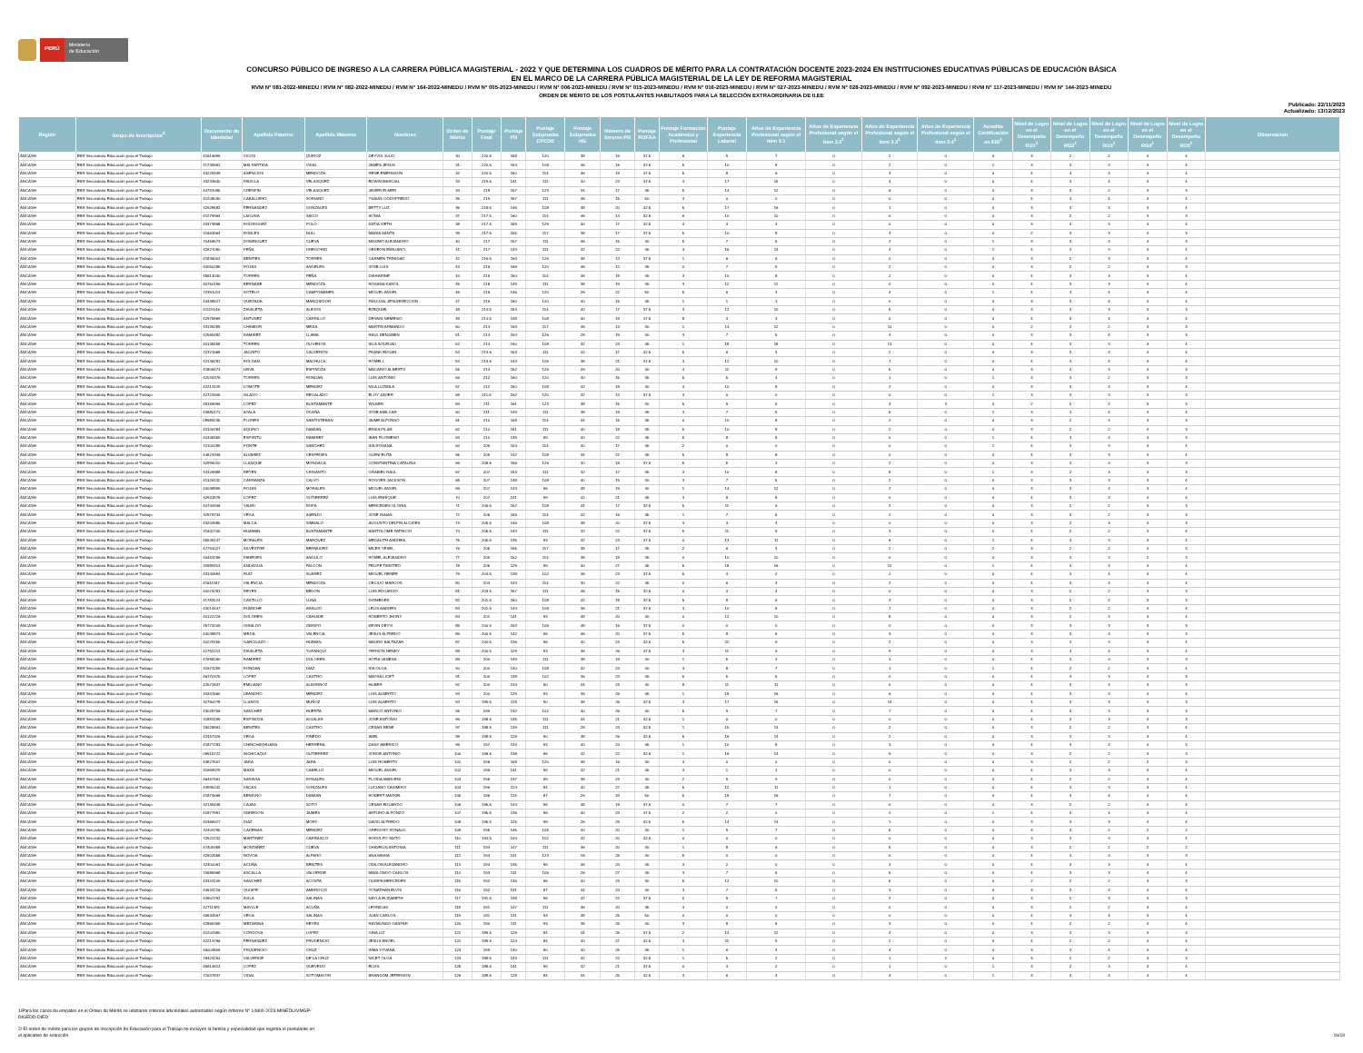PERÚ
Ministerio
de Educación
CONCURSO PÚBLICO DE INGRESO A LA CARRERA PÚBLICA MAGISTERIAL - 2022 Y QUE DETERMINA LOS CUADROS DE MÉRITO PARA LA CONTRATACIÓN DOCENTE 2023-2024 EN INSTITUCIONES EDUCATIVAS PÚBLICAS DE EDUCACIÓN BÁSICA
EN EL MARCO DE LA CARRERA PÚBLICA MAGISTERIAL DE LA LEY DE REFORMA MAGISTERIAL
RVM N° 081-2022-MINEDU / RVM N° 082-2022-MINEDU / RVM N° 164-2022-MINEDU / RVM N° 005-2023-MINEDU / RVM N° 006-2023-MINEDU / RVM N° 015-2023-MINEDU / RVM N° 016-2023-MINEDU / RVM N° 027-2023-MINEDU / RVM N° 028-2023-MINEDU / RVM N° 092-2023-MINEDU / RVM N° 117-2023-MINEDU / RVM N° 144-2023-MINEDU
ORDEN DE MÉRITO DE LOS POSTULANTES HABILITADOS PARA LA SELECCIÓN EXTRAORDINARIA DE II.EE
Publicado: 22/11/2023
Actualizado: 13/12/2023
| Región | Grupo de Inscripción<sup>2</sup> | Documento de Identidad | Apellido Paterno | Apellido Materno | Nombres | Orden de Mérito | Puntaje Final | Puntaje PN | Puntaje Subprueba CPCDE | Puntaje Subprueba HG | Número de Errores PN | Puntaje ROFAA | Puntaje Formación Académica y Profesional | Puntaje Experiencia Laboral | Años de Experiencia Profesional según el ítem 3.1 | Años de Experiencia Profesional según el ítem 3.2<sup>1</sup> | Años de Experiencia Profesional según el ítem 3.3<sup>1</sup> | Años de Experiencia Profesional según el ítem 3.4<sup>1</sup> | Acredita Certificación en EIB<sup>1</sup> | Nivel de Logro en el Desempeño RO1<sup>1</sup> | Nivel de Logro en el Desempeño RO2<sup>1</sup> | Nivel de Logro en el Desempeño RO3<sup>1</sup> | Nivel de Logro en el Desempeño RO4<sup>1</sup> | Nivel de Logro en el Desempeño RO5<sup>1</sup> | Observación |
| --- | --- | --- | --- | --- | --- | --- | --- | --- | --- | --- | --- | --- | --- | --- | --- | --- | --- | --- | --- | --- | --- | --- | --- | --- | --- |
| ÁNCASH | EBR Secundaria Educación para el Trabajo | 41616699 | VICOS | QUIROZ | DEYVIS JULIO | 30 | 220.5 | 158 | 120 | 38 | 16 | 37.5 | 6 | 9 | 7 | 0 | 2 | 0 | 0 | 3 | 2 | 2 | 4 | 4 | |
| ÁNCASH | EBR Secundaria Educación para el Trabajo | 41736961 | MALPARTIDA | VIDAL | JAMES JESUS | 31 | 220.5 | 154 | 108 | 46 | 16 | 42.5 | 5 | 10 | 8 | 0 | 2 | 0 | 1 | 3 | 3 | 3 | 4 | 4 | |
| ÁNCASH | EBR Secundaria Educación para el Trabajo | 43229349 | ASENCIOS | MENDOZA | RENE EMERSSON | 32 | 220.5 | 150 | 114 | 36 | 19 | 47.5 | 5 | 8 | 6 | 0 | 3 | 0 | 0 | 4 | 4 | 3 | 4 | 4 | |
| ÁNCASH | EBR Secundaria Educación para el Trabajo | 33243640 | PADILLA | VELASQUEZ | EDWIN MARCIAL | 33 | 219.5 | 141 | 111 | 30 | 23 | 47.5 | 4 | 17 | 15 | 0 | 4 | 0 | 0 | 4 | 3 | 4 | 4 | 4 | |
| ÁNCASH | EBR Secundaria Educación para el Trabajo | 44791095 | CRESPIN | VELASQUEZ | JAVIER ELMER | 34 | 219 | 157 | 123 | 34 | 17 | 35 | 5 | 14 | 12 | 0 | 6 | 0 | 0 | 3 | 3 | 2 | 3 | 3 | |
| ÁNCASH | EBR Secundaria Educación para el Trabajo | 41208030 | CABALLERO | SORIANO | YSAIAS GODOFREDO | 35 | 219 | 157 | 111 | 46 | 15 | 50 | 3 | 0 | 0 | 0 | 0 | 0 | 0 | 4 | 4 | 4 | 4 | 4 | |
| ÁNCASH | EBR Secundaria Educación para el Trabajo | 32928582 | FERNANDEZ | GONZALES | BETTY LUZ | 36 | 218.5 | 146 | 108 | 38 | 20 | 42.5 | 5 | 17 | 16 | 0 | 1 | 0 | 0 | 3 | 3 | 3 | 4 | 4 | |
| ÁNCASH | EBR Secundaria Educación para el Trabajo | 41279964 | LAGUNA | SAICO | SONIA | 37 | 217.5 | 160 | 114 | 46 | 14 | 32.5 | 6 | 10 | 10 | 0 | 0 | 0 | 0 | 3 | 2 | 2 | 3 | 3 | |
| ÁNCASH | EBR Secundaria Educación para el Trabajo | 43373868 | RODRIGUEZ | POLO | KATIA IVETH | 38 | 217.5 | 159 | 129 | 30 | 17 | 42.5 | 3 | 3 | 3 | 0 | 0 | 0 | 0 | 3 | 3 | 3 | 4 | 4 | |
| ÁNCASH | EBR Secundaria Educación para el Trabajo | 31663964 | ROBLES | NULL | MARIA SANTA | 39 | 217.5 | 155 | 117 | 38 | 17 | 37.5 | 5 | 10 | 8 | 0 | 4 | 0 | 0 | 2 | 3 | 3 | 4 | 3 | |
| ÁNCASH | EBR Secundaria Educación para el Trabajo | 70456573 | DOMINGUEZ | CUEVA | MAXIMO ALEJANDRO | 40 | 217 | 157 | 111 | 46 | 15 | 40 | 5 | 7 | 5 | 0 | 2 | 0 | 1 | 3 | 3 | 3 | 4 | 3 | |
| ÁNCASH | EBR Secundaria Educación para el Trabajo | 31827090 | PEÑA | GREGORIO | GEDEON EMILIANO | 41 | 217 | 143 | 111 | 32 | 22 | 45 | 3 | 16 | 14 | 0 | 4 | 0 | 1 | 4 | 3 | 3 | 4 | 4 | |
| ÁNCASH | EBR Secundaria Educación para el Trabajo | 41836003 | BENITES | TORRES | CARMEN TRINIDAD | 42 | 216.5 | 164 | 126 | 38 | 14 | 37.5 | 1 | 6 | 6 | 0 | 0 | 0 | 0 | 3 | 2 | 3 | 3 | 4 | |
| ÁNCASH | EBR Secundaria Educación para el Trabajo | 44050285 | ROJAS | ANGELES | JOSE LUIS | 43 | 216 | 166 | 120 | 46 | 12 | 35 | 0 | 7 | 5 | 0 | 2 | 0 | 0 | 3 | 2 | 2 | 4 | 3 | |
| ÁNCASH | EBR Secundaria Educación para el Trabajo | 45513030 | TORRES | PEÑA | DIKHARINE | 44 | 216 | 150 | 114 | 36 | 19 | 45 | 3 | 10 | 8 | 0 | 2 | 0 | 0 | 4 | 3 | 3 | 4 | 4 | |
| ÁNCASH | EBR Secundaria Educación para el Trabajo | 40750196 | BERNABE | MENDOZA | ROXANA KAROL | 45 | 216 | 149 | 111 | 38 | 19 | 45 | 3 | 12 | 12 | 0 | 0 | 0 | 0 | 4 | 3 | 3 | 4 | 4 | |
| ÁNCASH | EBR Secundaria Educación para el Trabajo | 72391013 | SOTELO | CAMPOMANES | MIGUEL ANGEL | 46 | 216 | 146 | 120 | 26 | 22 | 50 | 5 | 6 | 4 | 0 | 4 | 0 | 1 | 4 | 4 | 4 | 4 | 4 | |
| ÁNCASH | EBR Secundaria Educación para el Trabajo | 44438527 | QUEZADA | MANCISIDOR | PASCUAL JESURRECCION | 47 | 215 | 160 | 120 | 40 | 15 | 45 | 1 | 1 | 1 | 0 | 0 | 0 | 0 | 3 | 3 | 4 | 4 | 4 | |
| ÁNCASH | EBR Secundaria Educación para el Trabajo | 41119146 | ZAVALETA | ALEJOS | EZEQUIEL | 48 | 214.5 | 154 | 114 | 40 | 17 | 37.5 | 3 | 12 | 10 | 0 | 5 | 0 | 0 | 3 | 3 | 3 | 3 | 3 | |
| ÁNCASH | EBR Secundaria Educación para el Trabajo | 42975869 | ANTUNEZ | CARRILLO | DENNIS NEMESIO | 49 | 214.5 | 148 | 108 | 40 | 19 | 47.5 | 8 | 3 | 3 | 0 | 0 | 0 | 0 | 4 | 3 | 4 | 4 | 4 | |
| ÁNCASH | EBR Secundaria Educación para el Trabajo | 43136289 | CHIMBOR | MEJIA | MARTIN ARMANDO | 50 | 214 | 163 | 117 | 46 | 13 | 30 | 1 | 14 | 12 | 0 | 10 | 0 | 0 | 2 | 2 | 2 | 3 | 3 | |
| ÁNCASH | EBR Secundaria Educación para el Trabajo | 42565482 | RAMIREZ | LLAMA | RAUL BENJAMIN | 51 | 214 | 154 | 126 | 28 | 19 | 40 | 3 | 7 | 5 | 0 | 4 | 0 | 0 | 3 | 3 | 4 | 3 | 3 | |
| ÁNCASH | EBR Secundaria Educación para el Trabajo | 40148458 | TORRES | OLIVEROS | SILA SOLEDAD | 52 | 214 | 140 | 108 | 32 | 23 | 45 | 1 | 18 | 18 | 0 | 11 | 0 | 0 | 4 | 3 | 3 | 4 | 4 | |
| ÁNCASH | EBR Secundaria Educación para el Trabajo | 72321668 | JACINTO | CALDERON | FRANK EDGAR | 53 | 213.5 | 153 | 111 | 42 | 17 | 42.5 | 5 | 6 | 4 | 0 | 2 | 0 | 0 | 3 | 3 | 3 | 4 | 4 | |
| ÁNCASH | EBR Secundaria Educación para el Trabajo | 42146281 | ROLDAN | MACHUCA | ROMELL | 54 | 213.5 | 143 | 105 | 38 | 21 | 47.5 | 3 | 12 | 10 | 0 | 7 | 0 | 0 | 4 | 3 | 4 | 4 | 4 | |
| ÁNCASH | EBR Secundaria Educación para el Trabajo | 41806473 | LEIVA | ESPINOZA | MACARIO ALBERTO | 55 | 213 | 152 | 126 | 26 | 20 | 40 | 3 | 11 | 9 | 0 | 5 | 0 | 0 | 3 | 3 | 3 | 4 | 3 | |
| ÁNCASH | EBR Secundaria Educación para el Trabajo | 42034376 | TORRES | RONDAN | LUIS ANTONIO | 56 | 212 | 160 | 120 | 40 | 15 | 35 | 5 | 5 | 4 | 0 | 1 | 0 | 1 | 3 | 3 | 2 | 3 | 3 | |
| ÁNCASH | EBR Secundaria Educación para el Trabajo | 42213129 | LOMOTE | MENDEZ | NILA LUZMILA | 57 | 212 | 150 | 108 | 42 | 18 | 40 | 4 | 10 | 8 | 0 | 2 | 0 | 0 | 3 | 3 | 3 | 3 | 4 | |
| ÁNCASH | EBR Secundaria Educación para el Trabajo | 42722605 | ISLADO | REGALADO | ELOY JAVIER | 58 | 211.5 | 162 | 120 | 42 | 14 | 37.5 | 3 | 0 | 0 | 0 | 0 | 0 | 1 | 3 | 3 | 3 | 3 | 3 | |
| ÁNCASH | EBR Secundaria Educación para el Trabajo | 48155996 | LOPEZ | BUSTAMANTE | WILBER | 59 | 211 | 161 | 123 | 38 | 15 | 30 | 5 | 9 | 5 | 0 | 4 | 3 | 0 | 2 | 2 | 2 | 3 | 3 | |
| ÁNCASH | EBR Secundaria Educación para el Trabajo | 43680171 | AYALA | OCAÑA | JOSE AMILCAR | 60 | 211 | 149 | 111 | 38 | 19 | 45 | 3 | 7 | 5 | 0 | 5 | 0 | 1 | 3 | 4 | 4 | 3 | 4 | |
| ÁNCASH | EBR Secundaria Educación para el Trabajo | 09989235 | FLORES | SANTISTEBAN | JAIME ALFONSO | 61 | 210 | 158 | 114 | 44 | 15 | 35 | 0 | 10 | 8 | 0 | 2 | 0 | 0 | 3 | 2 | 3 | 3 | 3 | |
| ÁNCASH | EBR Secundaria Educación para el Trabajo | 43105784 | AQUINO | DAMIAN | ERIKA PILAR | 62 | 210 | 151 | 111 | 40 | 18 | 35 | 5 | 10 | 8 | 0 | 2 | 0 | 0 | 3 | 2 | 2 | 4 | 3 | |
| ÁNCASH | EBR Secundaria Educación para el Trabajo | 40348459 | ESPIRITU | RAMIREZ | IBAN FILOMENO | 63 | 210 | 139 | 99 | 40 | 22 | 45 | 5 | 8 | 8 | 0 | 0 | 0 | 1 | 4 | 4 | 3 | 4 | 3 | |
| ÁNCASH | EBR Secundaria Educación para el Trabajo | 72100289 | PONTE | SANCHEZ | IDA ROXANA | 64 | 209 | 154 | 114 | 40 | 17 | 45 | 2 | 0 | 0 | 0 | 0 | 0 | 1 | 4 | 3 | 3 | 4 | 4 | |
| ÁNCASH | EBR Secundaria Educación para el Trabajo | 44623346 | ALVAREZ | CESPEDES | GLENI ELITA | 65 | 209 | 142 | 108 | 34 | 22 | 45 | 5 | 8 | 8 | 0 | 0 | 0 | 0 | 4 | 3 | 3 | 4 | 4 | |
| ÁNCASH | EBR Secundaria Educación para el Trabajo | 32999010 | LLANQUE | MONDACA | CONSTANTINA CATALINA | 66 | 208.5 | 156 | 126 | 30 | 18 | 37.5 | 5 | 5 | 3 | 0 | 2 | 0 | 0 | 3 | 3 | 3 | 3 | 3 | |
| ÁNCASH | EBR Secundaria Educación para el Trabajo | 44326988 | REYES | CRISANTO | GRABIEL RAUL | 67 | 207 | 153 | 111 | 42 | 17 | 35 | 3 | 10 | 8 | 0 | 8 | 0 | 1 | 3 | 2 | 3 | 3 | 3 | |
| ÁNCASH | EBR Secundaria Educación para el Trabajo | 41326132 | CARRANZA | CALVO | ROGGER JACKSON | 68 | 207 | 148 | 108 | 40 | 19 | 40 | 3 | 7 | 5 | 0 | 2 | 0 | 0 | 3 | 3 | 3 | 3 | 4 | |
| ÁNCASH | EBR Secundaria Educación para el Trabajo | 44048899 | ROJAS | MORALES | MIGUEL ANGEL | 69 | 207 | 144 | 96 | 48 | 19 | 40 | 1 | 14 | 12 | 0 | 2 | 0 | 0 | 3 | 3 | 3 | 3 | 4 | |
| ÁNCASH | EBR Secundaria Educación para el Trabajo | 32941878 | LOPEZ | GUTIERREZ | LUIS ENRIQUE | 70 | 207 | 141 | 99 | 42 | 21 | 45 | 3 | 8 | 8 | 0 | 0 | 0 | 0 | 4 | 3 | 3 | 4 | 4 | |
| ÁNCASH | EBR Secundaria Educación para el Trabajo | 40740946 | YAURI | ROPA | MERCEDES GLORIA | 71 | 206.5 | 152 | 108 | 44 | 17 | 32.5 | 5 | 11 | 9 | 0 | 2 | 0 | 0 | 3 | 2 | 2 | 4 | 3 | |
| ÁNCASH | EBR Secundaria Educación para el Trabajo | 32979734 | VEGA | ASENJO | JOSE ISAIAS | 72 | 206 | 156 | 114 | 42 | 16 | 35 | 1 | 7 | 5 | 0 | 2 | 0 | 0 | 3 | 3 | 2 | 3 | 3 | |
| ÁNCASH | EBR Secundaria Educación para el Trabajo | 43204985 | MALCA | SIMBALO | AUGUSTO DELFIN ALCIDES | 73 | 205.5 | 146 | 108 | 38 | 20 | 37.5 | 4 | 3 | 3 | 0 | 0 | 0 | 0 | 3 | 2 | 3 | 4 | 3 | |
| ÁNCASH | EBR Secundaria Educación para el Trabajo | 31642705 | HUAMAN | BUSTAMANTE | BARTOLOME PATRICIO | 74 | 205.5 | 143 | 111 | 32 | 22 | 37.5 | 5 | 11 | 9 | 0 | 3 | 0 | 0 | 4 | 2 | 2 | 3 | 4 | |
| ÁNCASH | EBR Secundaria Educación para el Trabajo | 45549147 | MORALES | MARQUEZ | MEDALITH ANDREA | 75 | 205.5 | 135 | 93 | 42 | 23 | 47.5 | 0 | 13 | 11 | 0 | 6 | 0 | 1 | 4 | 4 | 3 | 4 | 4 | |
| ÁNCASH | EBR Secundaria Educación para el Trabajo | 47791027 | SILVESTRE | BERMUDEZ | MILER YESEL | 76 | 205 | 155 | 117 | 38 | 17 | 35 | 2 | 6 | 4 | 0 | 2 | 0 | 1 | 3 | 2 | 2 | 4 | 3 | |
| ÁNCASH | EBR Secundaria Educación para el Trabajo | 40483256 | PAREDES | ANGULO | ROMEL ALEJANDRO | 77 | 205 | 152 | 114 | 38 | 18 | 35 | 0 | 10 | 10 | 0 | 0 | 0 | 0 | 3 | 3 | 3 | 2 | 3 | |
| ÁNCASH | EBR Secundaria Educación para el Trabajo | 31889313 | ANDAGUA | FALCON | FELIPE TIMOTEO | 78 | 205 | 129 | 99 | 30 | 27 | 45 | 5 | 18 | 16 | 0 | 12 | 0 | 1 | 4 | 3 | 3 | 4 | 4 | |
| ÁNCASH | EBR Secundaria Educación para el Trabajo | 43140594 | RUIZ | SUAREZ | MIGUEL RENEE | 79 | 204.5 | 138 | 102 | 36 | 23 | 47.5 | 5 | 4 | 2 | 0 | 2 | 0 | 0 | 4 | 3 | 4 | 4 | 4 | |
| ÁNCASH | EBR Secundaria Educación para el Trabajo | 41611187 | VALENCIA | MENDOZA | CECILIO MARCOS | 80 | 204 | 144 | 114 | 30 | 22 | 45 | 0 | 6 | 4 | 0 | 2 | 0 | 0 | 4 | 3 | 3 | 4 | 4 | |
| ÁNCASH | EBR Secundaria Educación para el Trabajo | 40074281 | REYES | BEDON | LUIS EDGARDO | 81 | 203.5 | 157 | 111 | 46 | 15 | 32.5 | 0 | 4 | 4 | 0 | 0 | 0 | 0 | 3 | 2 | 2 | 3 | 3 | |
| ÁNCASH | EBR Secundaria Educación para el Trabajo | 41783124 | CASTILLO | LUNA | DIOMEDES | 82 | 201.5 | 150 | 108 | 42 | 18 | 32.5 | 5 | 8 | 6 | 0 | 3 | 0 | 0 | 3 | 2 | 2 | 3 | 3 | |
| ÁNCASH | EBR Secundaria Educación para el Trabajo | 43014447 | RUMICHE | ARAUJO | LELIS ANDRES | 83 | 201.5 | 144 | 108 | 36 | 21 | 37.5 | 3 | 10 | 8 | 0 | 7 | 0 | 0 | 3 | 2 | 2 | 4 | 4 | |
| ÁNCASH | EBR Secundaria Educación para el Trabajo | 40122226 | DOLORES | CAHUIDE | ROBERTO JHONY | 84 | 201 | 141 | 93 | 48 | 20 | 40 | 0 | 12 | 10 | 0 | 8 | 0 | 0 | 3 | 2 | 3 | 4 | 4 | |
| ÁNCASH | EBR Secundaria Educación para el Trabajo | 75773209 | GIRALDO | OBISPO | KEVIN DEYVI | 85 | 200.5 | 153 | 105 | 48 | 16 | 37.5 | 0 | 0 | 0 | 0 | 0 | 0 | 0 | 3 | 3 | 3 | 3 | 3 | |
| ÁNCASH | EBR Secundaria Educación para el Trabajo | 44048873 | MEJIA | VALENCIA | JESUS ALFREDO | 86 | 200.5 | 142 | 96 | 46 | 20 | 37.5 | 5 | 8 | 6 | 0 | 3 | 0 | 0 | 3 | 3 | 3 | 3 | 3 | |
| ÁNCASH | EBR Secundaria Educación para el Trabajo | 40229155 | GARCILAZO | HUIMAN | MAURO BALTAZAR | 87 | 200.5 | 136 | 96 | 40 | 23 | 42.5 | 5 | 11 | 9 | 0 | 2 | 0 | 0 | 3 | 3 | 3 | 4 | 4 | |
| ÁNCASH | EBR Secundaria Educación para el Trabajo | 42792213 | ZAVALETA | YUPANQUI | YERSON HENRY | 88 | 200.5 | 129 | 93 | 36 | 26 | 47.5 | 3 | 11 | 9 | 0 | 9 | 0 | 0 | 3 | 4 | 4 | 4 | 4 | |
| ÁNCASH | EBR Secundaria Educación para el Trabajo | 47698260 | RAMIREZ | DOLORES | SOFIA VANESA | 89 | 200 | 149 | 111 | 38 | 19 | 40 | 1 | 5 | 3 | 0 | 3 | 0 | 0 | 4 | 3 | 3 | 3 | 3 | |
| ÁNCASH | EBR Secundaria Educación para el Trabajo | 31673259 | RONDAN | DIAZ | IDA OLGA | 90 | 200 | 140 | 108 | 32 | 23 | 40 | 3 | 8 | 7 | 0 | 1 | 0 | 1 | 4 | 2 | 2 | 4 | 4 | |
| ÁNCASH | EBR Secundaria Educación para el Trabajo | 46770375 | LOPEZ | CASTRO | MAYRA LICET | 91 | 200 | 138 | 102 | 36 | 23 | 45 | 5 | 5 | 5 | 0 | 0 | 0 | 0 | 4 | 4 | 3 | 4 | 3 | |
| ÁNCASH | EBR Secundaria Educación para el Trabajo | 42572847 | EMILIANO | ALBORNOZ | HUBER | 92 | 200 | 134 | 90 | 44 | 23 | 40 | 8 | 11 | 11 | 0 | 0 | 0 | 0 | 4 | 3 | 3 | 3 | 3 | |
| ÁNCASH | EBR Secundaria Educación para el Trabajo | 33331560 | LEANDRO | MENDEZ | LUIS ALBERTO | 93 | 200 | 129 | 93 | 36 | 26 | 45 | 1 | 18 | 16 | 0 | 6 | 0 | 0 | 4 | 3 | 3 | 4 | 4 | |
| ÁNCASH | EBR Secundaria Educación para el Trabajo | 32790278 | LLANOS | MUÑOZ | LUIS ALBERTO | 94 | 199.5 | 128 | 90 | 38 | 26 | 42.5 | 3 | 17 | 15 | 0 | 14 | 0 | 0 | 4 | 3 | 3 | 4 | 3 | |
| ÁNCASH | EBR Secundaria Educación para el Trabajo | 43028756 | SANCHEZ | HUERTA | MARCO ANTONIO | 95 | 199 | 132 | 102 | 30 | 26 | 40 | 5 | 9 | 7 | 0 | 7 | 0 | 0 | 4 | 3 | 3 | 3 | 3 | |
| ÁNCASH | EBR Secundaria Educación para el Trabajo | 31883199 | ESPINOZA | AGUILAR | JOSE ANTONIO | 96 | 198.5 | 145 | 111 | 34 | 21 | 42.5 | 1 | 0 | 0 | 0 | 0 | 0 | 0 | 4 | 3 | 3 | 4 | 3 | |
| ÁNCASH | EBR Secundaria Educación para el Trabajo | 18028861 | BENITES | CASTRO | CESAR RENE | 97 | 198.5 | 139 | 111 | 28 | 24 | 32.5 | 1 | 15 | 13 | 0 | 2 | 0 | 0 | 3 | 2 | 2 | 3 | 4 | |
| ÁNCASH | EBR Secundaria Educación para el Trabajo | 42497326 | VEGA | PINEDO | ABEL | 98 | 198.5 | 128 | 90 | 38 | 26 | 42.5 | 5 | 16 | 14 | 0 | 2 | 0 | 0 | 3 | 3 | 3 | 4 | 4 | |
| ÁNCASH | EBR Secundaria Educación para el Trabajo | 41877283 | CHINCHAYHUARA | HERRERA | DANY AMERICO | 99 | 197 | 133 | 93 | 40 | 24 | 45 | 1 | 10 | 8 | 0 | 3 | 0 | 0 | 4 | 4 | 3 | 4 | 3 | |
| ÁNCASH | EBR Secundaria Educación para el Trabajo | 09915722 | INCHICAQUI | GUTIERREZ | JORGE ANTONIO | 100 | 196.5 | 138 | 96 | 42 | 22 | 32.5 | 1 | 16 | 14 | 0 | 9 | 0 | 0 | 3 | 2 | 2 | 3 | 3 | |
| ÁNCASH | EBR Secundaria Educación para el Trabajo | 44827507 | JARA | JARA | LUIS ROBERTO | 101 | 196 | 158 | 120 | 38 | 16 | 30 | 3 | 0 | 0 | 0 | 0 | 0 | 0 | 3 | 2 | 2 | 2 | 3 | |
| ÁNCASH | EBR Secundaria Educación para el Trabajo | 31669979 | MAZA | CABELLO | MIGUEL ANGEL | 102 | 196 | 141 | 99 | 42 | 21 | 45 | 3 | 1 | 1 | 0 | 0 | 0 | 0 | 4 | 3 | 3 | 4 | 4 | |
| ÁNCASH | EBR Secundaria Educación para el Trabajo | 46467461 | SARAVIA | ROSALES | FLOIDA MARLENI | 103 | 196 | 137 | 99 | 38 | 23 | 40 | 2 | 9 | 9 | 0 | 0 | 0 | 0 | 4 | 2 | 2 | 4 | 4 | |
| ÁNCASH | EBR Secundaria Educación para el Trabajo | 44995242 | VACAS | GONZALES | LUCIANO CASIMIRO | 104 | 196 | 124 | 84 | 40 | 27 | 45 | 5 | 12 | 11 | 0 | 1 | 0 | 0 | 4 | 3 | 3 | 4 | 4 | |
| ÁNCASH | EBR Secundaria Educación para el Trabajo | 41874668 | BENIGNO | DAMIAN | ROBERT MAYKEL | 105 | 196 | 113 | 87 | 26 | 33 | 50 | 5 | 18 | 16 | 0 | 7 | 0 | 0 | 4 | 4 | 4 | 4 | 4 | |
| ÁNCASH | EBR Secundaria Educación para el Trabajo | 32135448 | CAJAS | SOTO | CESAR EDUARDO | 106 | 195.5 | 144 | 96 | 48 | 19 | 37.5 | 0 | 7 | 7 | 0 | 0 | 0 | 0 | 3 | 2 | 2 | 4 | 4 | |
| ÁNCASH | EBR Secundaria Educación para el Trabajo | 41877991 | OBREGON | JAIMES | ARTURO ALFONZO | 107 | 195.5 | 136 | 96 | 40 | 23 | 47.5 | 2 | 2 | 0 | 0 | 2 | 0 | 1 | 4 | 3 | 4 | 4 | 4 | |
| ÁNCASH | EBR Secundaria Educación para el Trabajo | 40365927 | DIAZ | MORY | DAVID ALFREDO | 108 | 195.5 | 125 | 99 | 26 | 29 | 42.5 | 5 | 14 | 13 | 0 | 1 | 0 | 0 | 3 | 3 | 3 | 4 | 4 | |
| ÁNCASH | EBR Secundaria Educación para el Trabajo | 32404795 | CADENAS | MENDEZ | GREGORY RONALD | 109 | 195 | 145 | 105 | 40 | 20 | 30 | 1 | 9 | 7 | 0 | 5 | 0 | 0 | 3 | 3 | 2 | 2 | 2 | |
| ÁNCASH | EBR Secundaria Educación para el Trabajo | 72522242 | MARTINEZ | CARRASCO | RODOLFO SIXTO | 110 | 194.5 | 144 | 102 | 42 | 20 | 42.5 | 0 | 0 | 0 | 0 | 0 | 0 | 0 | 3 | 3 | 3 | 4 | 4 | |
| ÁNCASH | EBR Secundaria Educación para el Trabajo | 47405358 | MONTAÑEZ | CUEVA | CHAVELIN ANTONIA | 111 | 194 | 147 | 111 | 36 | 20 | 30 | 1 | 8 | 6 | 0 | 5 | 0 | 0 | 3 | 2 | 2 | 2 | 2 | |
| ÁNCASH | EBR Secundaria Educación para el Trabajo | 32902558 | NOVOA | ALFARO | ANA MARIA | 112 | 194 | 141 | 123 | 18 | 25 | 40 | 5 | 0 | 0 | 0 | 0 | 0 | 0 | 4 | 3 | 3 | 3 | 3 | |
| ÁNCASH | EBR Secundaria Educación para el Trabajo | 32300061 | ACUÑA | BENITES | ODILON ALEJANDRO | 113 | 194 | 135 | 99 | 36 | 24 | 45 | 3 | 2 | 0 | 0 | 3 | 0 | 0 | 4 | 3 | 3 | 4 | 4 | |
| ÁNCASH | EBR Secundaria Educación para el Trabajo | 70585968 | ASCALLA | VALVERDE | MARLONGO CARLOS | 114 | 193 | 131 | 105 | 26 | 27 | 45 | 3 | 7 | 5 | 0 | 5 | 0 | 0 | 4 | 3 | 3 | 4 | 4 | |
| ÁNCASH | EBR Secundaria Educación para el Trabajo | 43324109 | SANCHEZ | ACOSTA | OLIMPA MERCEDES | 115 | 192 | 136 | 96 | 40 | 23 | 30 | 5 | 12 | 10 | 0 | 5 | 0 | 0 | 2 | 2 | 2 | 3 | 3 | |
| ÁNCASH | EBR Secundaria Educación para el Trabajo | 44634216 | QUISPE | AMBROCIO | YONATHAN ELVIS | 116 | 192 | 131 | 87 | 44 | 24 | 40 | 3 | 7 | 5 | 0 | 3 | 0 | 0 | 3 | 3 | 3 | 4 | 4 | |
| ÁNCASH | EBR Secundaria Educación para el Trabajo | 43902792 | AVILA | SALINAS | NAYLA ELIZABETH | 117 | 191.5 | 138 | 96 | 42 | 22 | 37.5 | 0 | 9 | 7 | 0 | 2 | 0 | 0 | 3 | 2 | 3 | 4 | 3 | |
| ÁNCASH | EBR Secundaria Educación para el Trabajo | 42711381 | MAYLLE | ACUÑA | LEONIDAS | 118 | 191 | 147 | 111 | 36 | 20 | 35 | 3 | 0 | 0 | 0 | 0 | 0 | 0 | 3 | 2 | 2 | 3 | 4 | |
| ÁNCASH | EBR Secundaria Educación para el Trabajo | 46544567 | VEGA | SALINAS | JUAN CARLOS | 119 | 191 | 131 | 93 | 38 | 25 | 50 | 0 | 0 | 0 | 0 | 0 | 0 | 0 | 4 | 4 | 4 | 4 | 4 | |
| ÁNCASH | EBR Secundaria Educación para el Trabajo | 42865358 | MEZARINA | REYES | RAYMUNDO GASPAR | 120 | 190 | 131 | 93 | 38 | 25 | 40 | 3 | 8 | 6 | 0 | 3 | 0 | 0 | 4 | 2 | 2 | 4 | 4 | |
| ÁNCASH | EBR Secundaria Educación para el Trabajo | 41202980 | CORDOVA | LOPEZ | GINA LIZ | 121 | 189.5 | 128 | 84 | 44 | 25 | 37.5 | 2 | 14 | 12 | 0 | 4 | 0 | 0 | 3 | 3 | 3 | 3 | 3 | |
| ÁNCASH | EBR Secundaria Educación para el Trabajo | 42213766 | FERNANDEZ | PRUDENCIO | JESUS ANGEL | 122 | 189.5 | 124 | 84 | 40 | 27 | 42.5 | 3 | 11 | 9 | 0 | 2 | 0 | 0 | 4 | 2 | 2 | 4 | 4 | |
| ÁNCASH | EBR Secundaria Educación para el Trabajo | 46003806 | PRUDENCIO | CRUZ | IRMA YOVANA | 123 | 189 | 130 | 90 | 40 | 25 | 45 | 1 | 6 | 4 | 0 | 4 | 0 | 0 | 3 | 3 | 4 | 4 | 4 | |
| ÁNCASH | EBR Secundaria Educación para el Trabajo | 76424254 | VALVERDE | DE LA CRUZ | NICET OLGA | 124 | 188.5 | 143 | 111 | 32 | 22 | 32.5 | 1 | 5 | 2 | 0 | 1 | 2 | 0 | 3 | 2 | 2 | 3 | 3 | |
| ÁNCASH | EBR Secundaria Educación para el Trabajo | 45814613 | LOPEZ | QUEVEDO | ELVIS | 125 | 188.5 | 141 | 99 | 42 | 21 | 37.5 | 0 | 3 | 2 | 0 | 1 | 0 | 1 | 3 | 2 | 3 | 3 | 4 | |
| ÁNCASH | EBR Secundaria Educación para el Trabajo | 71537837 | VIDAL | SOTOMAYOR | BRANDOM JEFERSON | 126 | 188.5 | 128 | 84 | 44 | 25 | 42.5 | 3 | 6 | 4 | 0 | 4 | 0 | 1 | 3 | 3 | 3 | 4 | 4 | |
1/Para los casos de empates en el Orden de Mérito se utilizaron criterios adicionales autorizados según Informe N° 14800-2023-MINEDU/VMGP-DIGEDD-DIED
2/ El orden de mérito para los grupos de inscripción de Educación para el Trabajo no incluyen la familia y especialidad que registra el postulante en el aplicativo de selección
16/19